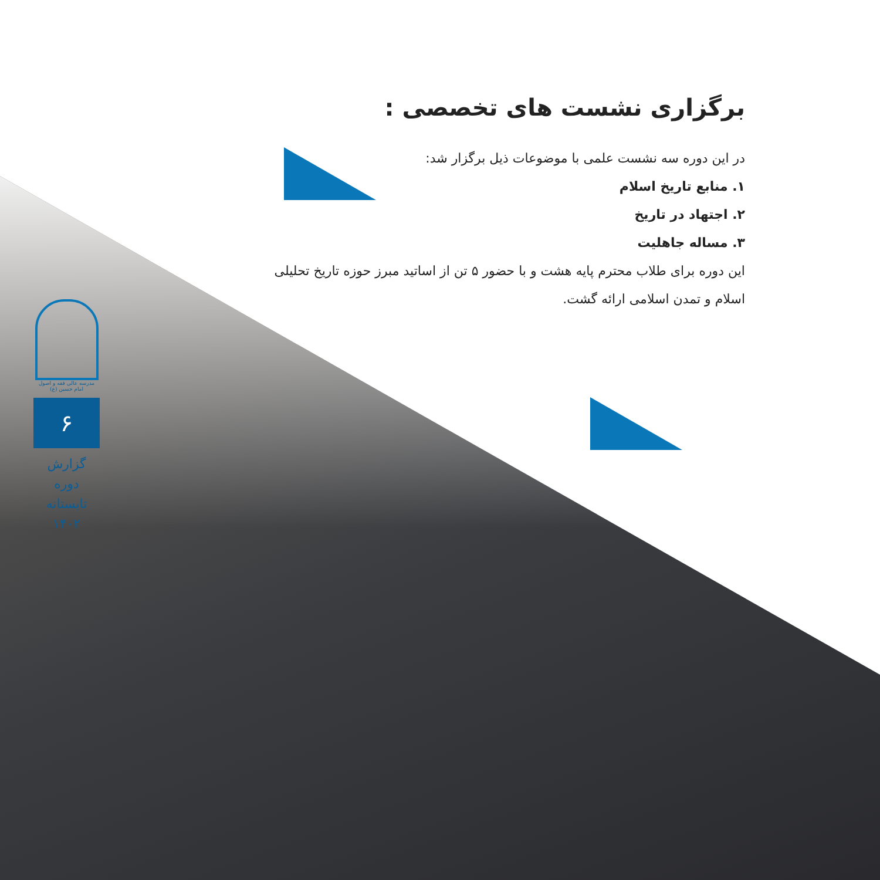برگزاری نشست های تخصصی :
در این دوره سه نشست علمی با موضوعات ذیل برگزار شد:
۱. منابع تاریخ اسلام
۲. اجتهاد در تاریخ
۳. مساله جاهلیت
این دوره برای طلاب محترم پایه هشت و با حضور ۵ تن از اساتید مبرز حوزه تاریخ تحلیلی اسلام و تمدن اسلامی ارائه گشت.
مدرسه عالی فقه و اصول امام حسین (ع)
۶
گزارش دوره تابستانه ۱۴۰۲